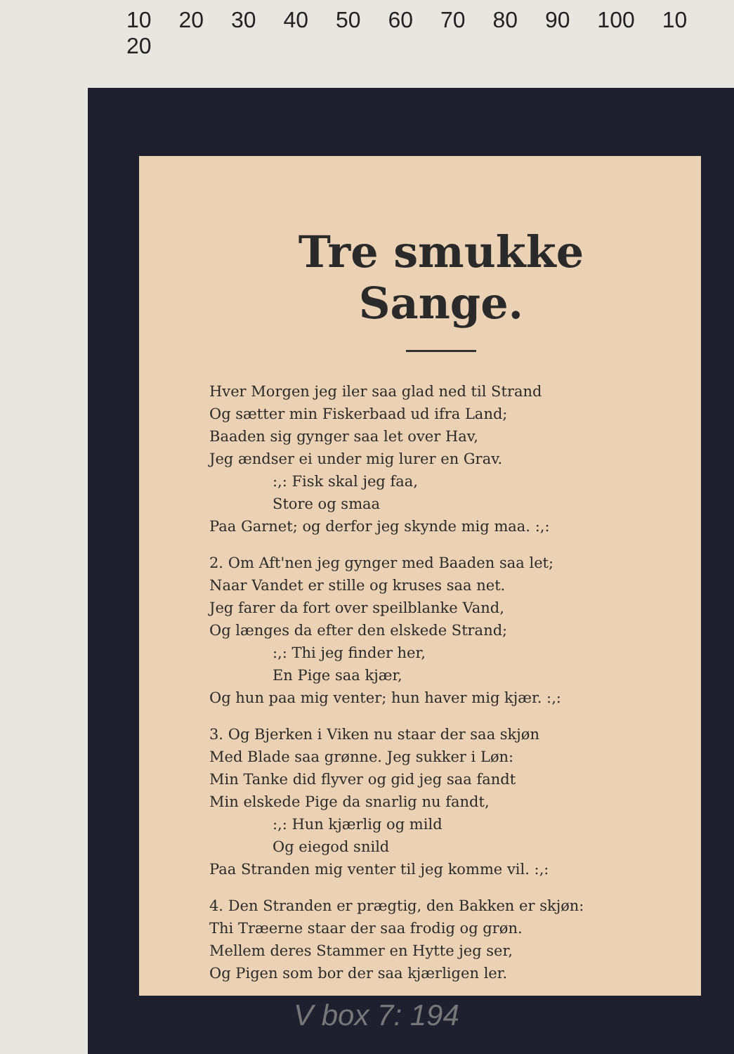10 20 30 40 50 60 70 80 90 100 10 20
Tre smukke Sange.
Hver Morgen jeg iler saa glad ned til Strand
Og sætter min Fiskerbaad ud ifra Land;
Baaden sig gynger saa let over Hav,
Jeg ændser ei under mig lurer en Grav.
:,: Fisk skal jeg faa,
Store og smaa
Paa Garnet; og derfor jeg skynde mig maa. :,:
2. Om Aft'nen jeg gynger med Baaden saa let;
Naar Vandet er stille og kruses saa net.
Jeg farer da fort over speilblanke Vand,
Og længes da efter den elskede Strand;
:,: Thi jeg finder her,
En Pige saa kjær,
Og hun paa mig venter; hun haver mig kjær. :,:
3. Og Bjerken i Viken nu staar der saa skjøn
Med Blade saa grønne. Jeg sukker i Løn:
Min Tanke did flyver og gid jeg saa fandt
Min elskede Pige da snarlig nu fandt,
:,: Hun kjærlig og mild
Og eiegod snild
Paa Stranden mig venter til jeg komme vil. :,:
4. Den Stranden er prægtig, den Bakken er skjøn:
Thi Træerne staar der saa frodig og grøn.
Mellem deres Stammer en Hytte jeg ser,
Og Pigen som bor der saa kjærligen ler.
V box 7: 194